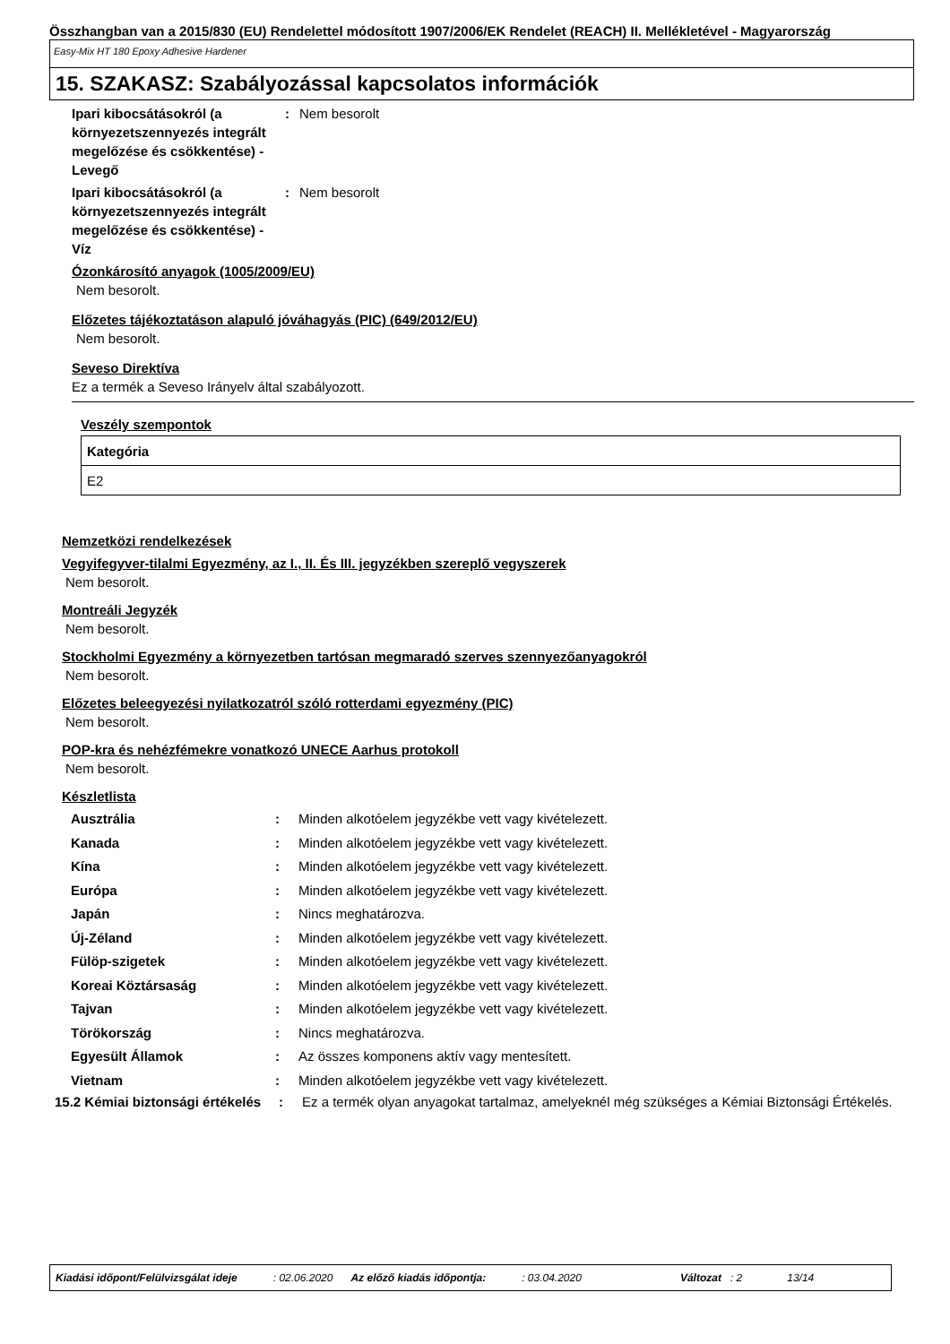Összhangban van a 2015/830 (EU) Rendelettel módosított 1907/2006/EK Rendelet (REACH) II. Mellékletével - Magyarország
Easy-Mix HT 180 Epoxy Adhesive Hardener
15. SZAKASZ: Szabályozással kapcsolatos információk
Ipari kibocsátásokról (a környezetszennyezés integrált megelőzése és csökkentése) - Levegő
: Nem besorolt
Ipari kibocsátásokról (a környezetszennyezés integrált megelőzése és csökkentése) - Víz
: Nem besorolt
Ózonkárosító anyagok (1005/2009/EU)
Nem besorolt.
Előzetes tájékoztatáson alapuló jóváhagyás (PIC) (649/2012/EU)
Nem besorolt.
Seveso Direktíva
Ez a termék a Seveso Irányelv által szabályozott.
Veszély szempontok
| Kategória |
| --- |
| E2 |
Nemzetközi rendelkezések
Vegyifegyver-tilalmi Egyezmény, az I., II. És III. jegyzékben szereplő vegyszerek
Nem besorolt.
Montreáli Jegyzék
Nem besorolt.
Stockholmi Egyezmény a környezetben tartósan megmaradó szerves szennyezőanyagokról
Nem besorolt.
Előzetes beleegyezési nyilatkozatról szóló rotterdami egyezmény (PIC)
Nem besorolt.
POP-kra és nehézfémekre vonatkozó UNECE Aarhus protokoll
Nem besorolt.
Készletlista
Ausztrália : Minden alkotóelem jegyzékbe vett vagy kivételezett.
Kanada : Minden alkotóelem jegyzékbe vett vagy kivételezett.
Kína : Minden alkotóelem jegyzékbe vett vagy kivételezett.
Európa : Minden alkotóelem jegyzékbe vett vagy kivételezett.
Japán : Nincs meghatározva.
Új-Zéland : Minden alkotóelem jegyzékbe vett vagy kivételezett.
Fülöp-szigetek : Minden alkotóelem jegyzékbe vett vagy kivételezett.
Koreai Köztársaság : Minden alkotóelem jegyzékbe vett vagy kivételezett.
Tajvan : Minden alkotóelem jegyzékbe vett vagy kivételezett.
Törökország : Nincs meghatározva.
Egyesült Államok : Az összes komponens aktív vagy mentesített.
Vietnam : Minden alkotóelem jegyzékbe vett vagy kivételezett.
15.2 Kémiai biztonsági értékelés
: Ez a termék olyan anyagokat tartalmaz, amelyeknél még szükséges a Kémiai Biztonsági Értékelés.
Kiadási időpont/Felülvizsgálat ideje: 02.06.2020 Az előző kiadás időpontja:: 03.04.2020 Változat: 2 13/14